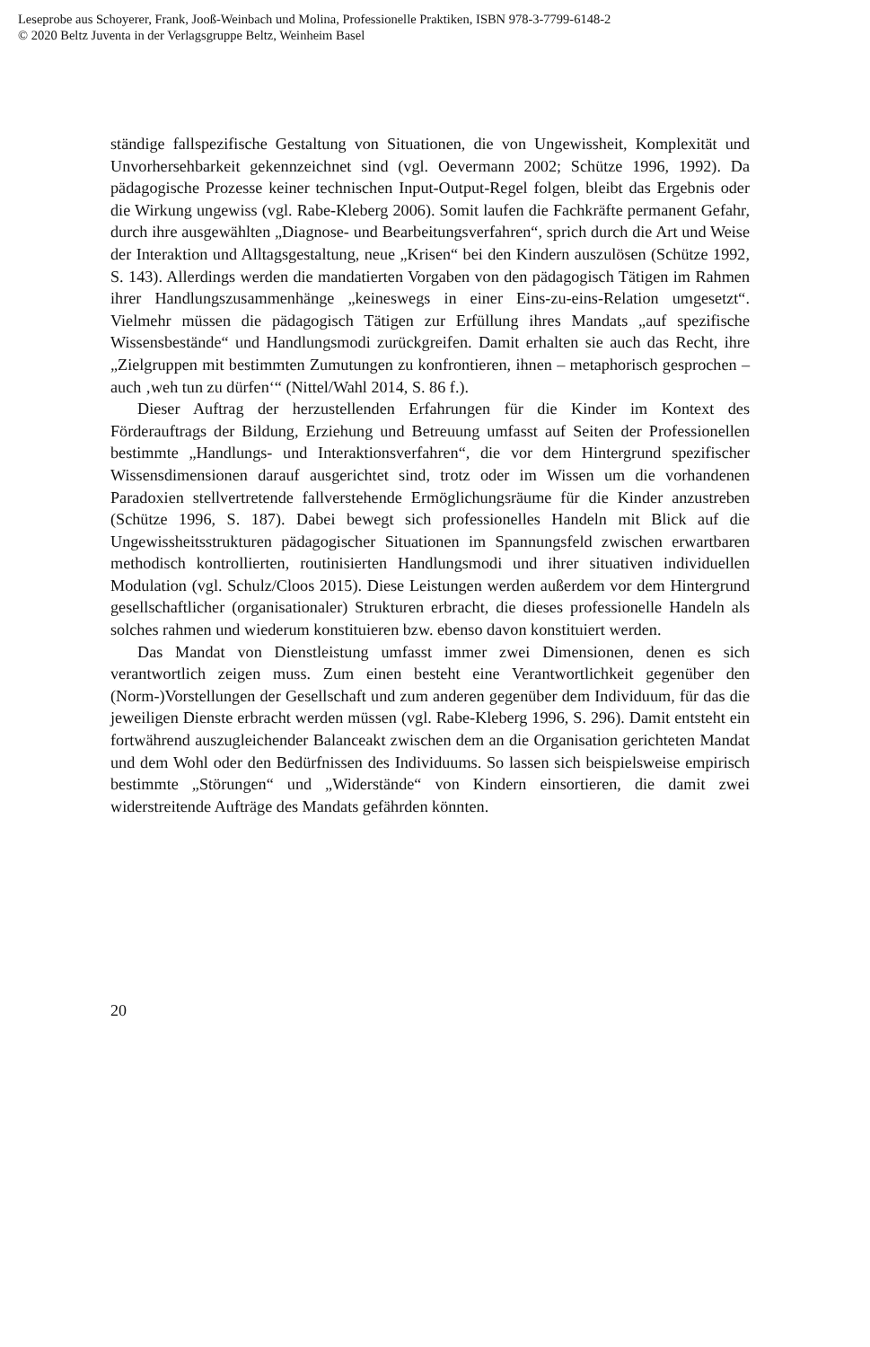Leseprobe aus Schoyerer, Frank, Jooß-Weinbach und Molina, Professionelle Praktiken, ISBN 978-3-7799-6148-2
© 2020 Beltz Juventa in der Verlagsgruppe Beltz, Weinheim Basel
ständige fallspezifische Gestaltung von Situationen, die von Ungewissheit, Komplexität und Unvorhersehbarkeit gekennzeichnet sind (vgl. Oevermann 2002; Schütze 1996, 1992). Da pädagogische Prozesse keiner technischen Input-Output-Regel folgen, bleibt das Ergebnis oder die Wirkung ungewiss (vgl. Rabe-Kleberg 2006). Somit laufen die Fachkräfte permanent Gefahr, durch ihre ausgewählten „Diagnose- und Bearbeitungsverfahren“, sprich durch die Art und Weise der Interaktion und Alltagsgestaltung, neue „Krisen“ bei den Kindern auszulösen (Schütze 1992, S. 143). Allerdings werden die mandatierten Vorgaben von den pädagogisch Tätigen im Rahmen ihrer Handlungszusammenhänge „keineswegs in einer Eins-zu-eins-Relation umgesetzt“. Vielmehr müssen die pädagogisch Tätigen zur Erfüllung ihres Mandats „auf spezifische Wissensbestände“ und Handlungsmodi zurückgreifen. Damit erhalten sie auch das Recht, ihre „Zielgruppen mit bestimmten Zumutungen zu konfrontieren, ihnen – metaphorisch gesprochen – auch ‚weh tun zu dürfen‘“ (Nittel/Wahl 2014, S. 86 f.).
Dieser Auftrag der herzustellenden Erfahrungen für die Kinder im Kontext des Förderauftrags der Bildung, Erziehung und Betreuung umfasst auf Seiten der Professionellen bestimmte „Handlungs- und Interaktionsverfahren“, die vor dem Hintergrund spezifischer Wissensdimensionen darauf ausgerichtet sind, trotz oder im Wissen um die vorhandenen Paradoxien stellvertretende fallverstehende Ermöglichungsräume für die Kinder anzustreben (Schütze 1996, S. 187). Dabei bewegt sich professionelles Handeln mit Blick auf die Ungewissheitsstrukturen pädagogischer Situationen im Spannungsfeld zwischen erwartbaren methodisch kontrollierten, routinisierten Handlungsmodi und ihrer situativen individuellen Modulation (vgl. Schulz/Cloos 2015). Diese Leistungen werden außerdem vor dem Hintergrund gesellschaftlicher (organisationaler) Strukturen erbracht, die dieses professionelle Handeln als solches rahmen und wiederum konstituieren bzw. ebenso davon konstituiert werden.
Das Mandat von Dienstleistung umfasst immer zwei Dimensionen, denen es sich verantwortlich zeigen muss. Zum einen besteht eine Verantwortlichkeit gegenüber den (Norm-)Vorstellungen der Gesellschaft und zum anderen gegenüber dem Individuum, für das die jeweiligen Dienste erbracht werden müssen (vgl. Rabe-Kleberg 1996, S. 296). Damit entsteht ein fortwährend auszugleichender Balanceakt zwischen dem an die Organisation gerichteten Mandat und dem Wohl oder den Bedürfnissen des Individuums. So lassen sich beispielsweise empirisch bestimmte „Störungen“ und „Widerstände“ von Kindern einsortieren, die damit zwei widerstreitende Aufträge des Mandats gefährden könnten.
20